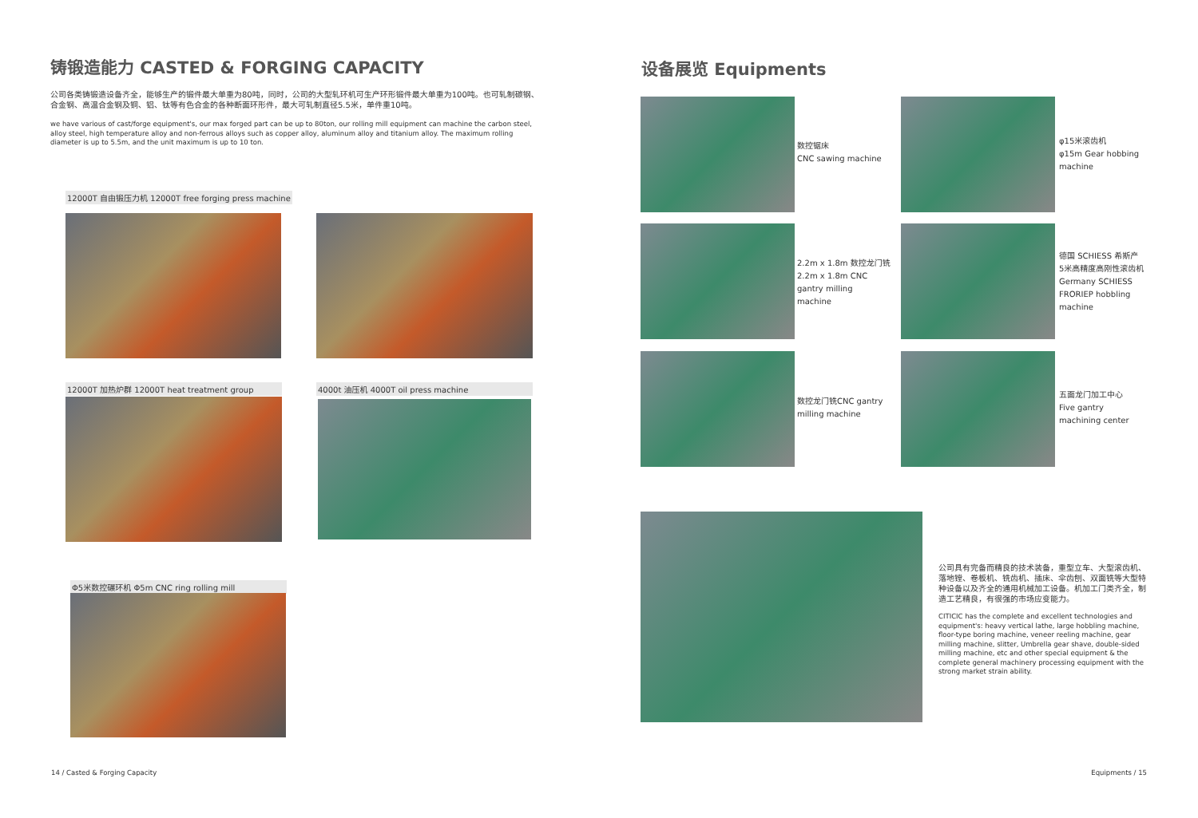铸锻造能力 CASTED & FORGING CAPACITY
公司各类铸锻造设备齐全，能够生产的锻件最大单重为80吨，同时，公司的大型轧环机可生产环形锻件最大单重为100吨。也可轧制碳钢、合金钢、高温合金钢及铜、铝、钛等有色合金的各种断面环形件，最大可轧制直径5.5米，单件重10吨。
we have various of cast/forge equipment's, our max forged part can be up to 80ton, our rolling mill equipment can machine the carbon steel, alloy steel, high temperature alloy and non-ferrous alloys such as copper alloy, aluminum alloy and titanium alloy. The maximum rolling diameter is up to 5.5m, and the unit maximum is up to 10 ton.
12000T 自由锻压力机 12000T free forging press machine
12000T 加热炉群 12000T heat treatment group 4000t 油压机 4000T oil press machine
Φ5米数控碾环机 Φ5m CNC ring rolling mill
14 / Casted & Forging Capacity
设备展览 Equipments
数控锯床
CNC sawing machine
φ15米滚齿机
φ15m Gear hobbing
machine
2.2m x 1.8m 数控龙门铣
2.2m x 1.8m CNC
gantry milling
machine
德国 SCHIESS 希斯产
5米高精度高刚性滚齿机
Germany SCHIESS
FRORIEP hobbling
machine
数控龙门铣CNC gantry
milling machine
五面龙门加工中心
Five gantry
machining center
公司具有完备而精良的技术装备，重型立车、大型滚齿机、落地镗、卷板机、铣齿机、插床、伞齿刨、双面铣等大型特种设备以及齐全的通用机械加工设备。机加工门类齐全，制造工艺精良，有很强的市场应变能力。
CITICIC has the complete and excellent technologies and equipment's: heavy vertical lathe, large hobbling machine,
floor-type boring machine, veneer reeling machine, gear milling machine, slitter, Umbrella gear shave, double-sided milling machine, etc and other special equipment & the complete general machinery processing equipment with the strong market strain ability.
Equipments / 15